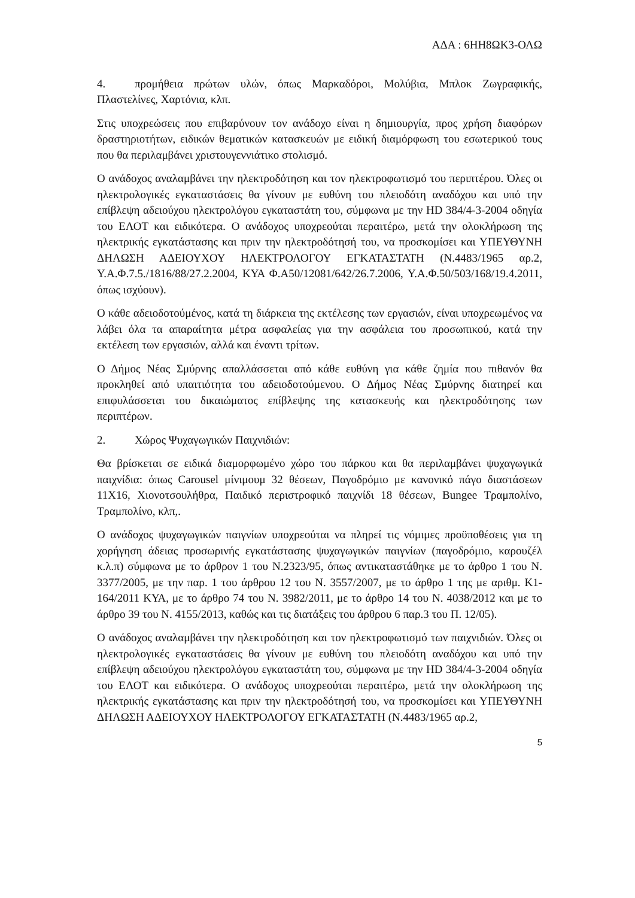ΑΔΑ : 6ΗΗ8ΩΚ3-ΟΛΩ
4. προμήθεια πρώτων υλών, όπως Μαρκαδόροι, Μολύβια, Μπλοκ Ζωγραφικής, Πλαστελίνες, Χαρτόνια, κλπ.
Στις υποχρεώσεις που επιβαρύνουν τον ανάδοχο είναι η δημιουργία, προς χρήση διαφόρων δραστηριοτήτων, ειδικών θεματικών κατασκευών με ειδική διαμόρφωση του εσωτερικού τους που θα περιλαμβάνει χριστουγεννιάτικο στολισμό.
Ο ανάδοχος αναλαμβάνει την ηλεκτροδότηση και τον ηλεκτροφωτισμό του περιπτέρου. Όλες οι ηλεκτρολογικές εγκαταστάσεις θα γίνουν με ευθύνη του πλειοδότη αναδόχου και υπό την επίβλεψη αδειούχου ηλεκτρολόγου εγκαταστάτη του, σύμφωνα με την HD 384/4-3-2004 οδηγία του ΕΛΟΤ και ειδικότερα. Ο ανάδοχος υποχρεούται περαιτέρω, μετά την ολοκλήρωση της ηλεκτρικής εγκατάστασης και πριν την ηλεκτροδότησή του, να προσκομίσει και ΥΠΕΥΘΥΝΗ ΔΗΛΩΣΗ ΑΔΕΙΟΥΧΟΥ ΗΛΕΚΤΡΟΛΟΓΟΥ ΕΓΚΑΤΑΣΤΑΤΗ (Ν.4483/1965 αρ.2, Υ.Α.Φ.7.5./1816/88/27.2.2004, ΚΥΑ Φ.Α50/12081/642/26.7.2006, Υ.Α.Φ.50/503/168/19.4.2011, όπως ισχύουν).
Ο κάθε αδειοδοτούμένος, κατά τη διάρκεια της εκτέλεσης των εργασιών, είναι υποχρεωμένος να λάβει όλα τα απαραίτητα μέτρα ασφαλείας για την ασφάλεια του προσωπικού, κατά την εκτέλεση των εργασιών, αλλά και έναντι τρίτων.
Ο Δήμος Νέας Σμύρνης απαλλάσσεται από κάθε ευθύνη για κάθε ζημία που πιθανόν θα προκληθεί από υπαιτιότητα του αδειοδοτούμενου. Ο Δήμος Νέας Σμύρνης διατηρεί και επιφυλάσσεται του δικαιώματος επίβλεψης της κατασκευής και ηλεκτροδότησης των περιπτέρων.
2. Χώρος Ψυχαγωγικών Παιχνιδιών:
Θα βρίσκεται σε ειδικά διαμορφωμένο χώρο του πάρκου και θα περιλαμβάνει ψυχαγωγικά παιχνίδια: όπως Carousel μίνιμουμ 32 θέσεων, Παγοδρόμιο με κανονικό πάγο διαστάσεων 11Χ16, Χιονοτσουλήθρα, Παιδικό περιστροφικό παιχνίδι 18 θέσεων, Bungee Τραμπολίνο, Τραμπολίνο, κλπ,.
Ο ανάδοχος ψυχαγωγικών παιγνίων υποχρεούται να πληρεί τις νόμιμες προϋποθέσεις για τη χορήγηση άδειας προσωρινής εγκατάστασης ψυχαγωγικών παιγνίων (παγοδρόμιο, καρουζέλ κ.λ.π) σύμφωνα με το άρθρον 1 του Ν.2323/95, όπως αντικαταστάθηκε με το άρθρο 1 του Ν. 3377/2005, με την παρ. 1 του άρθρου 12 του Ν. 3557/2007, με το άρθρο 1 της με αριθμ. Κ1-164/2011 ΚΥΑ, με το άρθρο 74 του Ν. 3982/2011, με το άρθρο 14 του Ν. 4038/2012 και με το άρθρο 39 του Ν. 4155/2013, καθώς και τις διατάξεις του άρθρου 6 παρ.3 του Π. 12/05).
Ο ανάδοχος αναλαμβάνει την ηλεκτροδότηση και τον ηλεκτροφωτισμό των παιχνιδιών. Όλες οι ηλεκτρολογικές εγκαταστάσεις θα γίνουν με ευθύνη του πλειοδότη αναδόχου και υπό την επίβλεψη αδειούχου ηλεκτρολόγου εγκαταστάτη του, σύμφωνα με την HD 384/4-3-2004 οδηγία του ΕΛΟΤ και ειδικότερα. Ο ανάδοχος υποχρεούται περαιτέρω, μετά την ολοκλήρωση της ηλεκτρικής εγκατάστασης και πριν την ηλεκτροδότησή του, να προσκομίσει και ΥΠΕΥΘΥΝΗ ΔΗΛΩΣΗ ΑΔΕΙΟΥΧΟΥ ΗΛΕΚΤΡΟΛΟΓΟΥ ΕΓΚΑΤΑΣΤΑΤΗ (Ν.4483/1965 αρ.2,
5